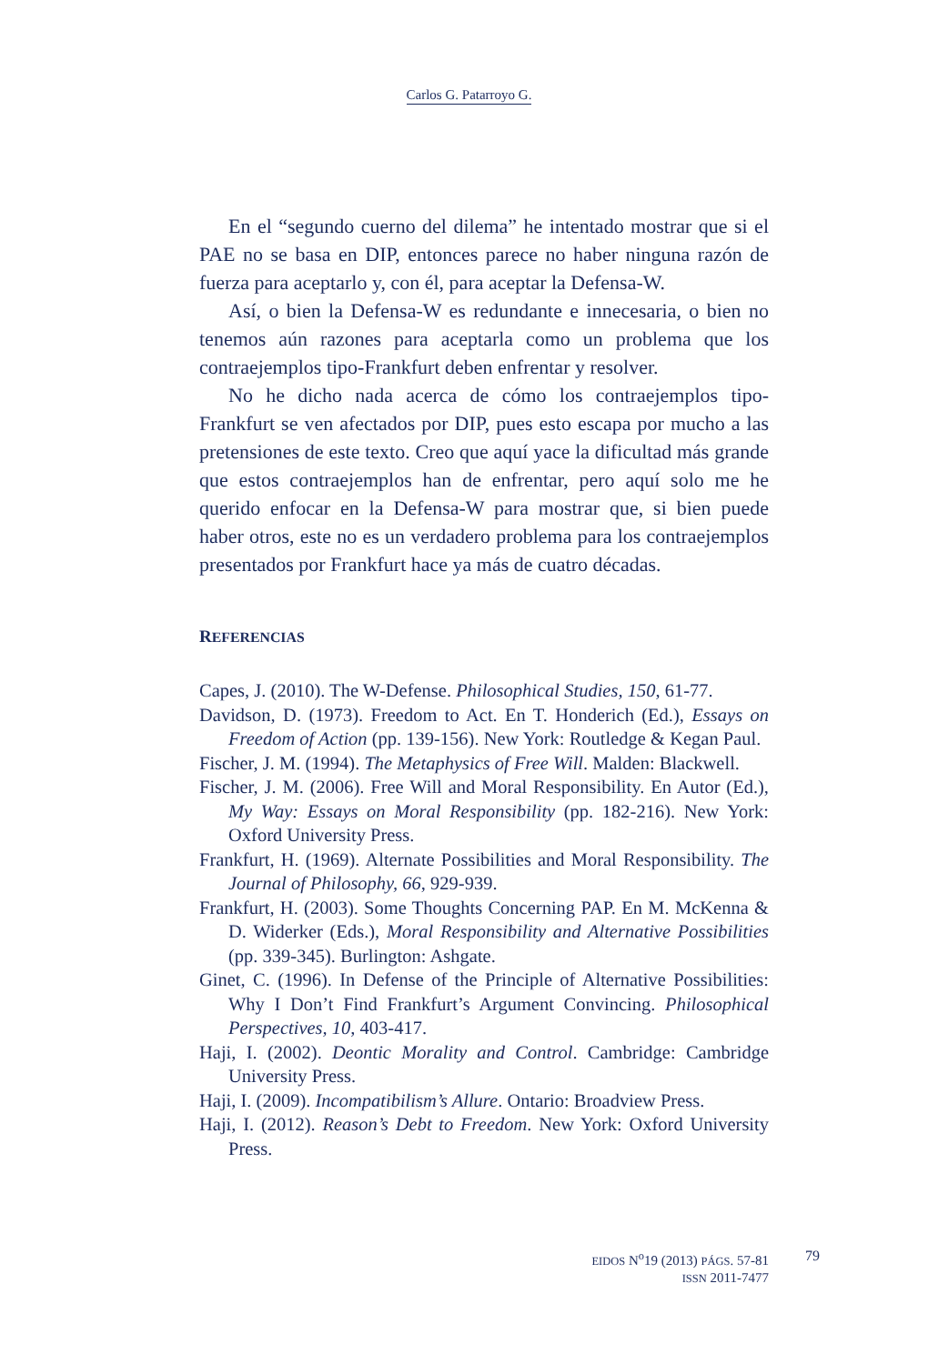Carlos G. Patarroyo G.
En el “segundo cuerno del dilema” he intentado mostrar que si el PAE no se basa en DIP, entonces parece no haber ninguna razón de fuerza para aceptarlo y, con él, para aceptar la Defensa-W.
Así, o bien la Defensa-W es redundante e innecesaria, o bien no tenemos aún razones para aceptarla como un problema que los contraejemplos tipo-Frankfurt deben enfrentar y resolver.
No he dicho nada acerca de cómo los contraejemplos tipo-Frankfurt se ven afectados por DIP, pues esto escapa por mucho a las pretensiones de este texto. Creo que aquí yace la dificultad más grande que estos contraejemplos han de enfrentar, pero aquí solo me he querido enfocar en la Defensa-W para mostrar que, si bien puede haber otros, este no es un verdadero problema para los contraejemplos presentados por Frankfurt hace ya más de cuatro décadas.
REFERENCIAS
Capes, J. (2010). The W-Defense. Philosophical Studies, 150, 61-77.
Davidson, D. (1973). Freedom to Act. En T. Honderich (Ed.), Essays on Freedom of Action (pp. 139-156). New York: Routledge & Kegan Paul.
Fischer, J. M. (1994). The Metaphysics of Free Will. Malden: Blackwell.
Fischer, J. M. (2006). Free Will and Moral Responsibility. En Autor (Ed.), My Way: Essays on Moral Responsibility (pp. 182-216). New York: Oxford University Press.
Frankfurt, H. (1969). Alternate Possibilities and Moral Responsibility. The Journal of Philosophy, 66, 929-939.
Frankfurt, H. (2003). Some Thoughts Concerning PAP. En M. McKenna & D. Widerker (Eds.), Moral Responsibility and Alternative Possibilities (pp. 339-345). Burlington: Ashgate.
Ginet, C. (1996). In Defense of the Principle of Alternative Possibilities: Why I Don’t Find Frankfurt’s Argument Convincing. Philosophical Perspectives, 10, 403-417.
Haji, I. (2002). Deontic Morality and Control. Cambridge: Cambridge University Press.
Haji, I. (2009). Incompatibilism’s Allure. Ontario: Broadview Press.
Haji, I. (2012). Reason’s Debt to Freedom. New York: Oxford University Press.
EIDOS N<sup>o</sup>19 (2013) PÁGS. 57-81
ISSN 2011-7477
79